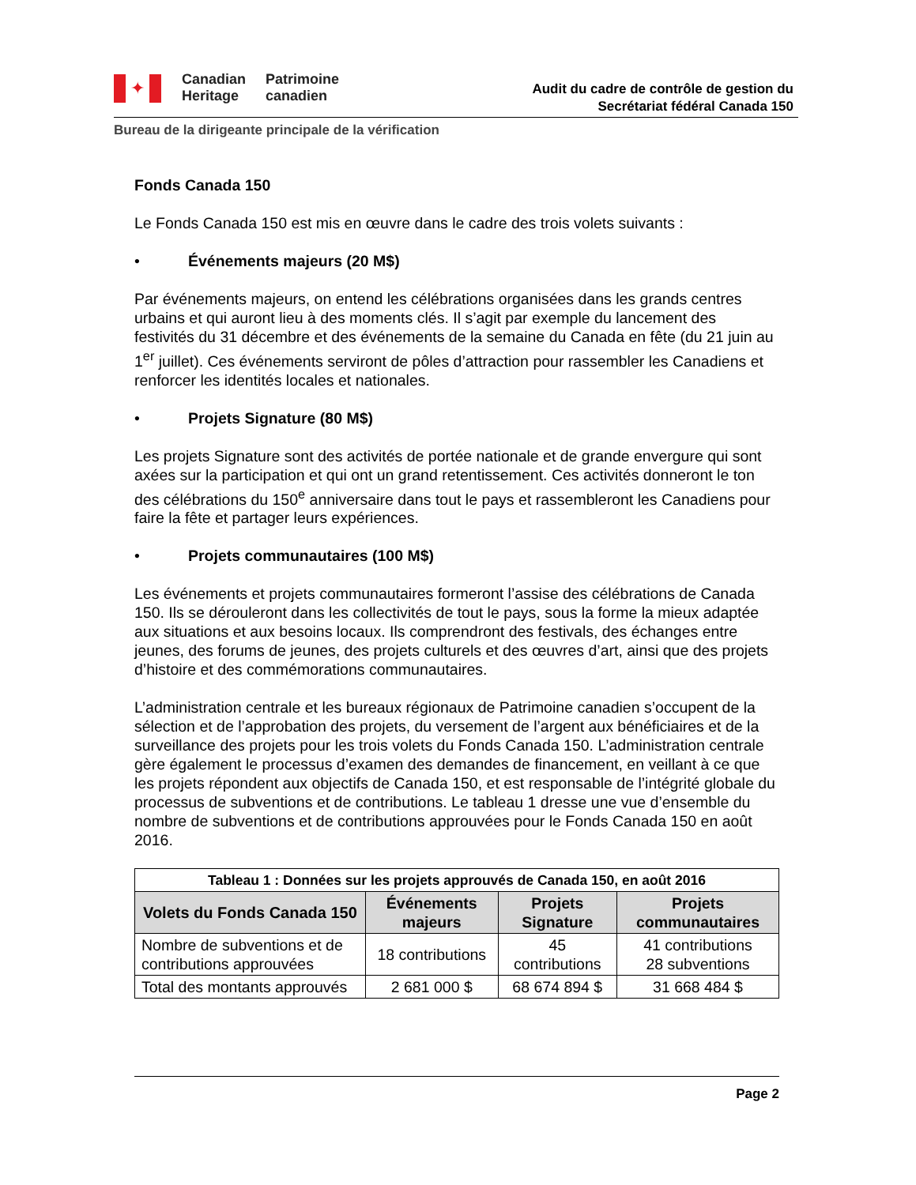✦
Canadian
Heritage
Patrimoine
canadien
Audit du cadre de contrôle de gestion du
Secrétariat fédéral Canada 150
Bureau de la dirigeante principale de la vérification
Fonds Canada 150
Le Fonds Canada 150 est mis en œuvre dans le cadre des trois volets suivants :
• Événements majeurs (20 M$)
Par événements majeurs, on entend les célébrations organisées dans les grands centres urbains et qui auront lieu à des moments clés. Il s’agit par exemple du lancement des festivités du 31 décembre et des événements de la semaine du Canada en fête (du 21 juin au 1<sup>er</sup> juillet). Ces événements serviront de pôles d’attraction pour rassembler les Canadiens et renforcer les identités locales et nationales.
• Projets Signature (80 M$)
Les projets Signature sont des activités de portée nationale et de grande envergure qui sont axées sur la participation et qui ont un grand retentissement. Ces activités donneront le ton des célébrations du 150<sup>e</sup> anniversaire dans tout le pays et rassembleront les Canadiens pour faire la fête et partager leurs expériences.
• Projets communautaires (100 M$)
Les événements et projets communautaires formeront l’assise des célébrations de Canada 150. Ils se dérouleront dans les collectivités de tout le pays, sous la forme la mieux adaptée aux situations et aux besoins locaux. Ils comprendront des festivals, des échanges entre jeunes, des forums de jeunes, des projets culturels et des œuvres d’art, ainsi que des projets d’histoire et des commémorations communautaires.
L’administration centrale et les bureaux régionaux de Patrimoine canadien s’occupent de la sélection et de l’approbation des projets, du versement de l’argent aux bénéficiaires et de la surveillance des projets pour les trois volets du Fonds Canada 150. L’administration centrale gère également le processus d’examen des demandes de financement, en veillant à ce que les projets répondent aux objectifs de Canada 150, et est responsable de l’intégrité globale du processus de subventions et de contributions. Le tableau 1 dresse une vue d’ensemble du nombre de subventions et de contributions approuvées pour le Fonds Canada 150 en août 2016.
| Tableau 1 : Données sur les projets approuvés de Canada 150, en août 2016 | | | |
| --- | --- | --- | --- |
| Volets du Fonds Canada 150 | Événements majeurs | Projets Signature | Projets communautaires |
| Nombre de subventions et de contributions approuvées | 18 contributions | 45 contributions | 41 contributions 28 subventions |
| Total des montants approuvés | 2 681 000 $ | 68 674 894 $ | 31 668 484 $ |
Page 2